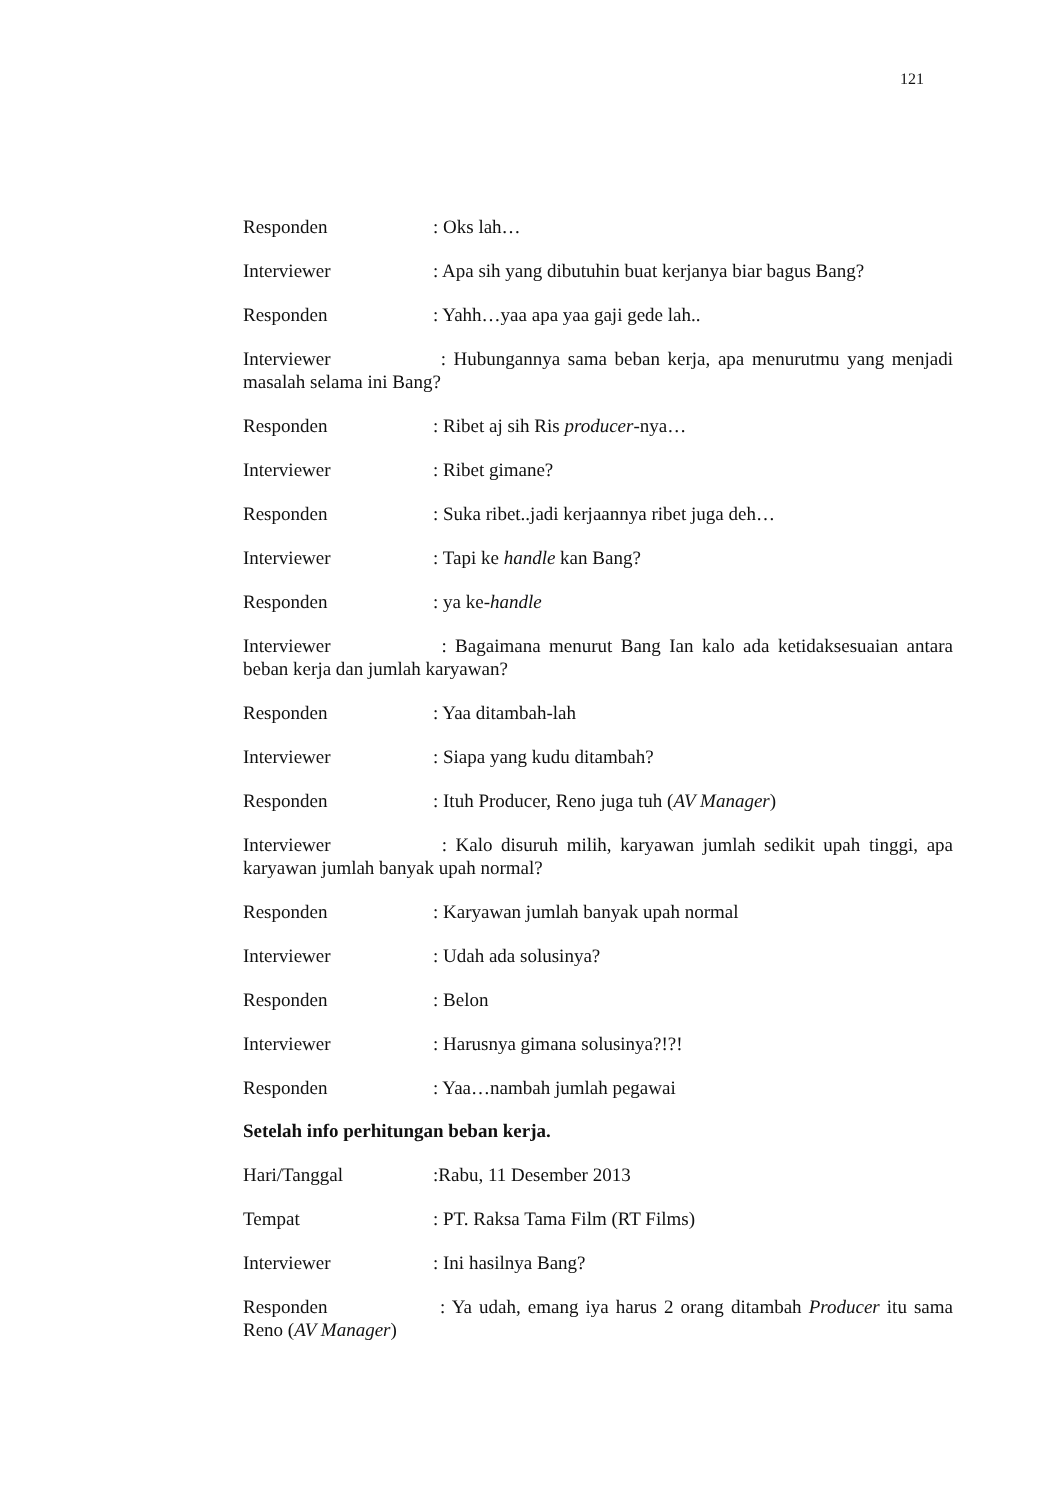121
Responden: Oks lah…
Interviewer: Apa sih yang dibutuhin buat kerjanya biar bagus Bang?
Responden: Yahh…yaa apa yaa gaji gede lah..
Interviewer : Hubungannya sama beban kerja, apa menurutmu yang menjadi masalah selama ini Bang?
Responden: Ribet aj sih Ris producer-nya…
Interviewer: Ribet gimane?
Responden: Suka ribet..jadi kerjaannya ribet juga deh…
Interviewer: Tapi ke handle kan Bang?
Responden: ya ke-handle
Interviewer : Bagaimana menurut Bang Ian kalo ada ketidaksesuaian antara beban kerja dan jumlah karyawan?
Responden: Yaa ditambah-lah
Interviewer: Siapa yang kudu ditambah?
Responden: Ituh Producer, Reno juga tuh (AV Manager)
Interviewer : Kalo disuruh milih, karyawan jumlah sedikit upah tinggi, apa karyawan jumlah banyak upah normal?
Responden: Karyawan jumlah banyak upah normal
Interviewer: Udah ada solusinya?
Responden: Belon
Interviewer: Harusnya gimana solusinya?!?!
Responden: Yaa…nambah jumlah pegawai
Setelah info perhitungan beban kerja.
Hari/Tanggal:Rabu, 11 Desember 2013
Tempat: PT. Raksa Tama Film (RT Films)
Interviewer: Ini hasilnya Bang?
Responden : Ya udah, emang iya harus 2 orang ditambah Producer itu sama Reno (AV Manager)